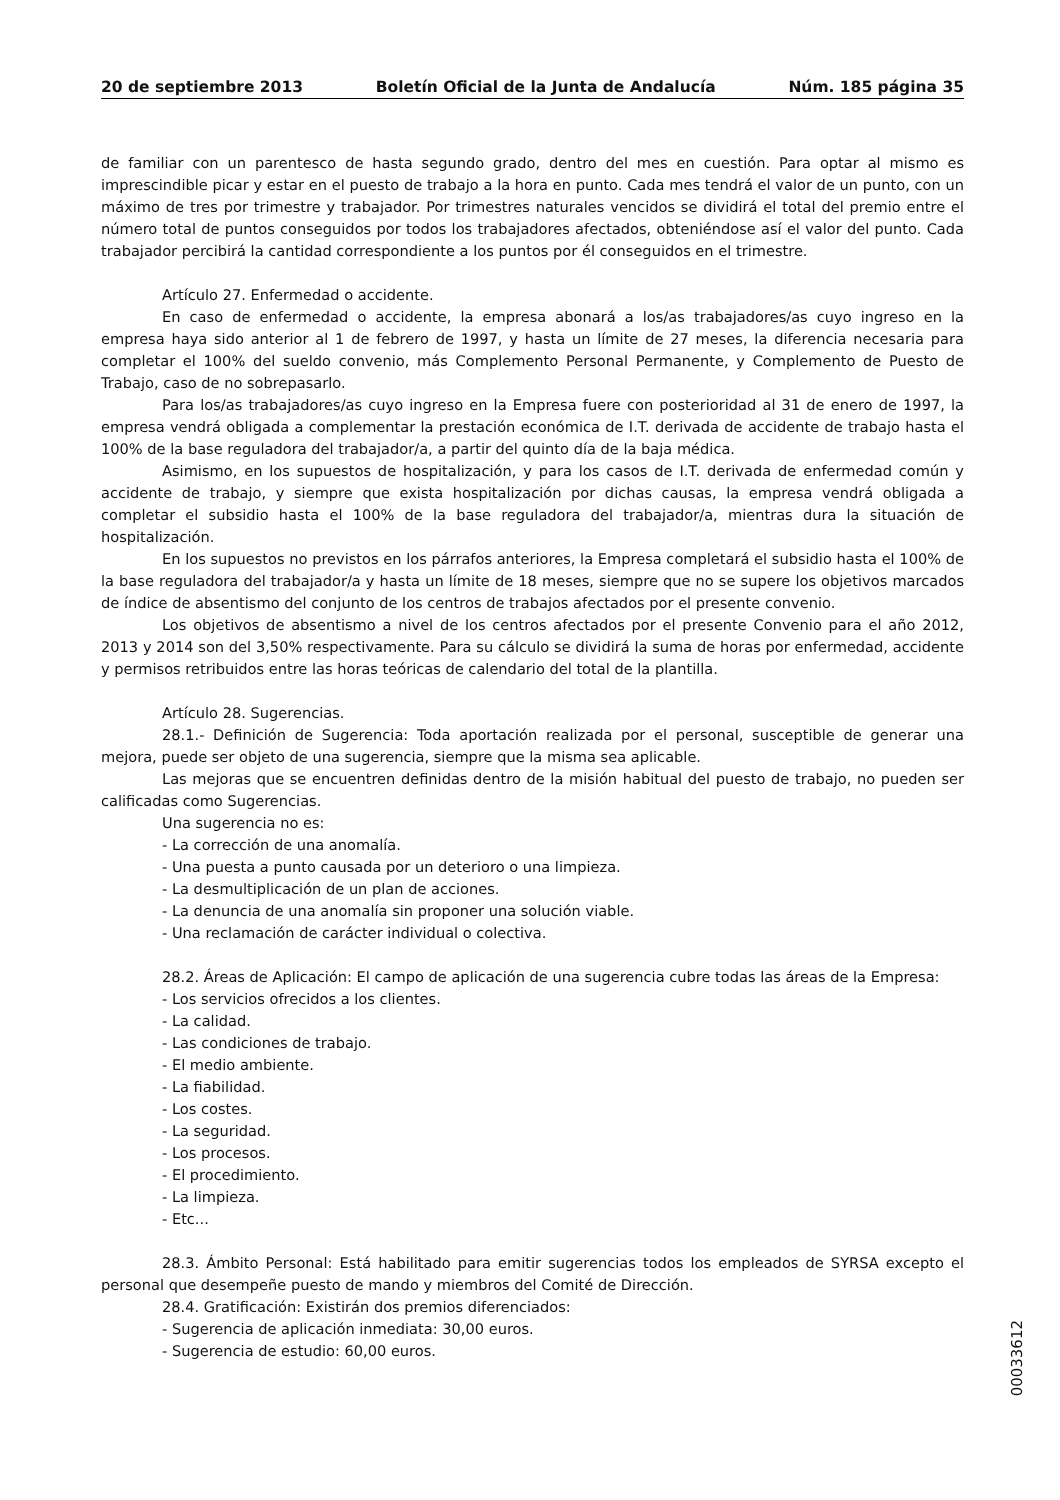20 de septiembre 2013 Boletín Oficial de la Junta de Andalucía Núm. 185 página 35
de familiar con un parentesco de hasta segundo grado, dentro del mes en cuestión. Para optar al mismo es imprescindible picar y estar en el puesto de trabajo a la hora en punto. Cada mes tendrá el valor de un punto, con un máximo de tres por trimestre y trabajador. Por trimestres naturales vencidos se dividirá el total del premio entre el número total de puntos conseguidos por todos los trabajadores afectados, obteniéndose así el valor del punto. Cada trabajador percibirá la cantidad correspondiente a los puntos por él conseguidos en el trimestre.
Artículo 27. Enfermedad o accidente.
En caso de enfermedad o accidente, la empresa abonará a los/as trabajadores/as cuyo ingreso en la empresa haya sido anterior al 1 de febrero de 1997, y hasta un límite de 27 meses, la diferencia necesaria para completar el 100% del sueldo convenio, más Complemento Personal Permanente, y Complemento de Puesto de Trabajo, caso de no sobrepasarlo.
Para los/as trabajadores/as cuyo ingreso en la Empresa fuere con posterioridad al 31 de enero de 1997, la empresa vendrá obligada a complementar la prestación económica de I.T. derivada de accidente de trabajo hasta el 100% de la base reguladora del trabajador/a, a partir del quinto día de la baja médica.
Asimismo, en los supuestos de hospitalización, y para los casos de I.T. derivada de enfermedad común y accidente de trabajo, y siempre que exista hospitalización por dichas causas, la empresa vendrá obligada a completar el subsidio hasta el 100% de la base reguladora del trabajador/a, mientras dura la situación de hospitalización.
En los supuestos no previstos en los párrafos anteriores, la Empresa completará el subsidio hasta el 100% de la base reguladora del trabajador/a y hasta un límite de 18 meses, siempre que no se supere los objetivos marcados de índice de absentismo del conjunto de los centros de trabajos afectados por el presente convenio.
Los objetivos de absentismo a nivel de los centros afectados por el presente Convenio para el año 2012, 2013 y 2014 son del 3,50% respectivamente. Para su cálculo se dividirá la suma de horas por enfermedad, accidente y permisos retribuidos entre las horas teóricas de calendario del total de la plantilla.
Artículo 28. Sugerencias.
28.1.- Definición de Sugerencia: Toda aportación realizada por el personal, susceptible de generar una mejora, puede ser objeto de una sugerencia, siempre que la misma sea aplicable.
Las mejoras que se encuentren definidas dentro de la misión habitual del puesto de trabajo, no pueden ser calificadas como Sugerencias.
Una sugerencia no es:
- La corrección de una anomalía.
- Una puesta a punto causada por un deterioro o una limpieza.
- La desmultiplicación de un plan de acciones.
- La denuncia de una anomalía sin proponer una solución viable.
- Una reclamación de carácter individual o colectiva.
28.2. Áreas de Aplicación: El campo de aplicación de una sugerencia cubre todas las áreas de la Empresa:
- Los servicios ofrecidos a los clientes.
- La calidad.
- Las condiciones de trabajo.
- El medio ambiente.
- La fiabilidad.
- Los costes.
- La seguridad.
- Los procesos.
- El procedimiento.
- La limpieza.
- Etc...
28.3. Ámbito Personal: Está habilitado para emitir sugerencias todos los empleados de SYRSA excepto el personal que desempeñe puesto de mando y miembros del Comité de Dirección.
28.4. Gratificación: Existirán dos premios diferenciados:
- Sugerencia de aplicación inmediata: 30,00 euros.
- Sugerencia de estudio: 60,00 euros.
00033612